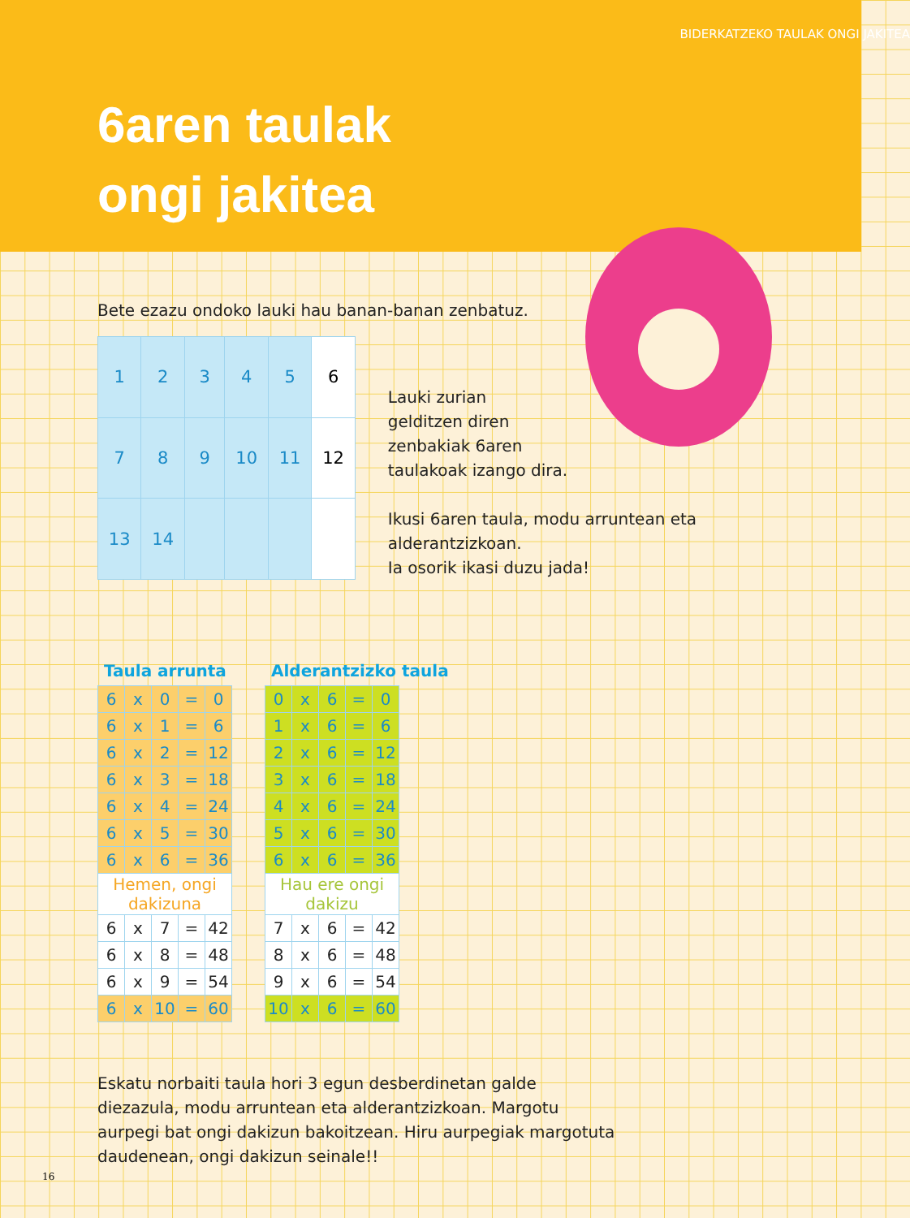BIDERKATZEKO TAULAK ONGI JAKITEA
6aren taulak
ongi jakitea
Bete ezazu ondoko lauki hau banan-banan zenbatuz.
| 1 | 2 | 3 | 4 | 5 | 6 |
| 7 | 8 | 9 | 10 | 11 | 12 |
| 13 | 14 | | | | |
Lauki zurian
gelditzen diren
zenbakiak 6aren
taulakoak izango dira.
Ikusi 6aren taula, modu arruntean eta alderantzizkoan.
Ia osorik ikasi duzu jada!
Taula arrunta
| 6 | x | 0 | = | 0 |
| 6 | x | 1 | = | 6 |
| 6 | x | 2 | = | 12 |
| 6 | x | 3 | = | 18 |
| 6 | x | 4 | = | 24 |
| 6 | x | 5 | = | 30 |
| 6 | x | 6 | = | 36 |
| Hemen, ongi dakizuna | | | | |
| 6 | x | 7 | = | 42 |
| 6 | x | 8 | = | 48 |
| 6 | x | 9 | = | 54 |
| 6 | x | 10 | = | 60 |
Alderantzizko taula
| 0 | x | 6 | = | 0 |
| 1 | x | 6 | = | 6 |
| 2 | x | 6 | = | 12 |
| 3 | x | 6 | = | 18 |
| 4 | x | 6 | = | 24 |
| 5 | x | 6 | = | 30 |
| 6 | x | 6 | = | 36 |
| Hau ere ongi dakizu | | | | |
| 7 | x | 6 | = | 42 |
| 8 | x | 6 | = | 48 |
| 9 | x | 6 | = | 54 |
| 10 | x | 6 | = | 60 |
Eskatu norbaiti taula hori 3 egun desberdinetan galde diezazula, modu arruntean eta alderantzizkoan. Margotu aurpegi bat ongi dakizun bakoitzean. Hiru aurpegiak margotuta daudenean, ongi dakizun seinale!!
16